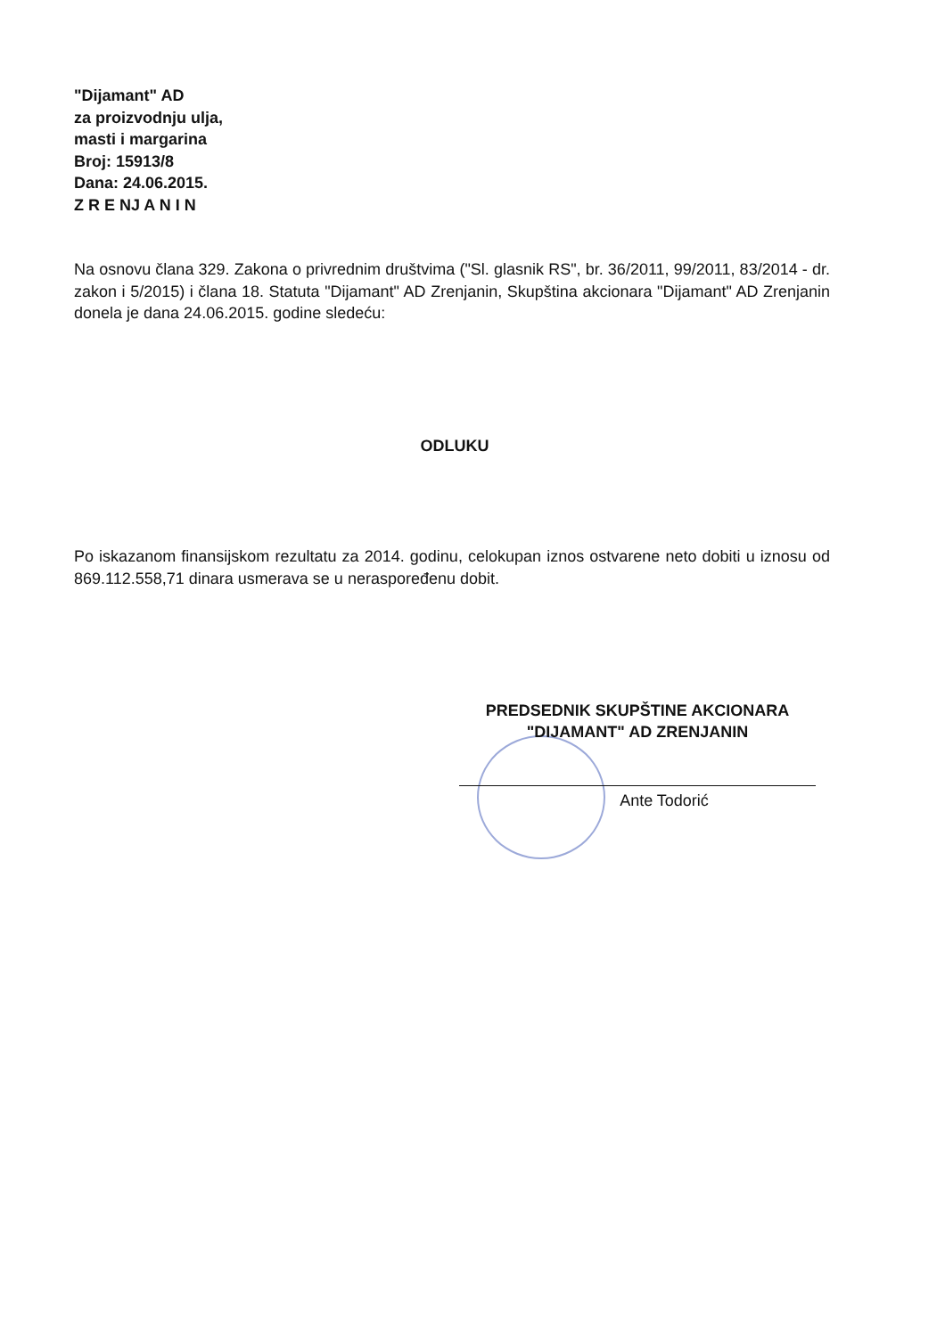"Dijamant" AD
za proizvodnju ulja,
masti i margarina
Broj: 15913/8
Dana: 24.06.2015.
Z R E NJ A N I N
Na osnovu člana 329. Zakona o privrednim društvima ("Sl. glasnik RS", br. 36/2011, 99/2011, 83/2014 - dr. zakon i 5/2015) i člana 18. Statuta "Dijamant" AD Zrenjanin, Skupština akcionara "Dijamant" AD Zrenjanin donela je dana 24.06.2015. godine sledeću:
ODLUKU
Po iskazanom finansijskom rezultatu za 2014. godinu, celokupan iznos ostvarene neto dobiti u iznosu od 869.112.558,71 dinara usmerava se u neraspoređenu dobit.
PREDSEDNIK SKUPŠTINE AKCIONARA
"DIJAMANT" AD ZRENJANIN
Ante Todorić